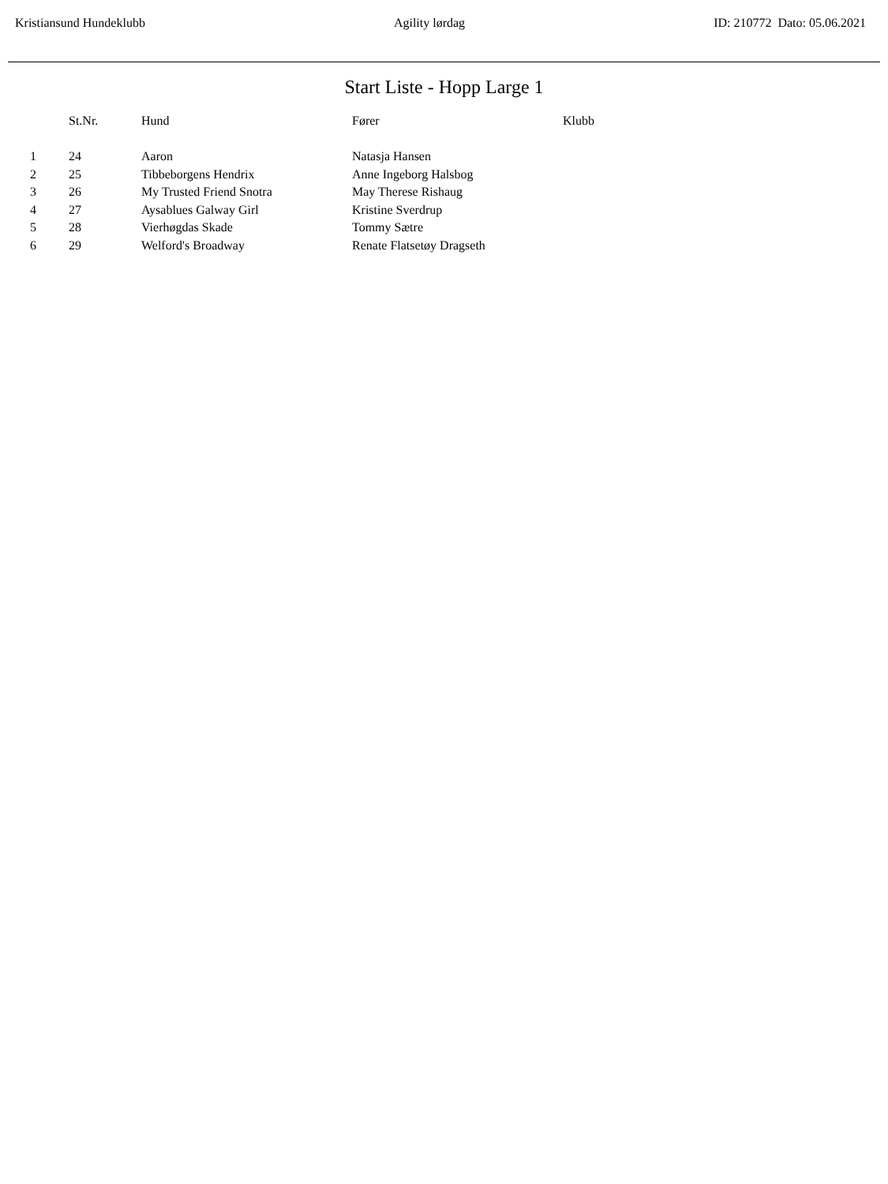Kristiansund Hundeklubb Agility lørdag ID: 210772 Dato: 05.06.2021
Start Liste - Hopp Large 1
| | St.Nr. | Hund | Fører | Klubb |
| --- | --- | --- | --- | --- |
| 1 | 24 | Aaron | Natasja Hansen | |
| 2 | 25 | Tibbeborgens Hendrix | Anne Ingeborg Halsbog | |
| 3 | 26 | My Trusted Friend Snotra | May Therese Rishaug | |
| 4 | 27 | Aysablues Galway Girl | Kristine Sverdrup | |
| 5 | 28 | Vierhøgdas Skade | Tommy Sætre | |
| 6 | 29 | Welford's Broadway | Renate Flatsetøy Dragseth | |